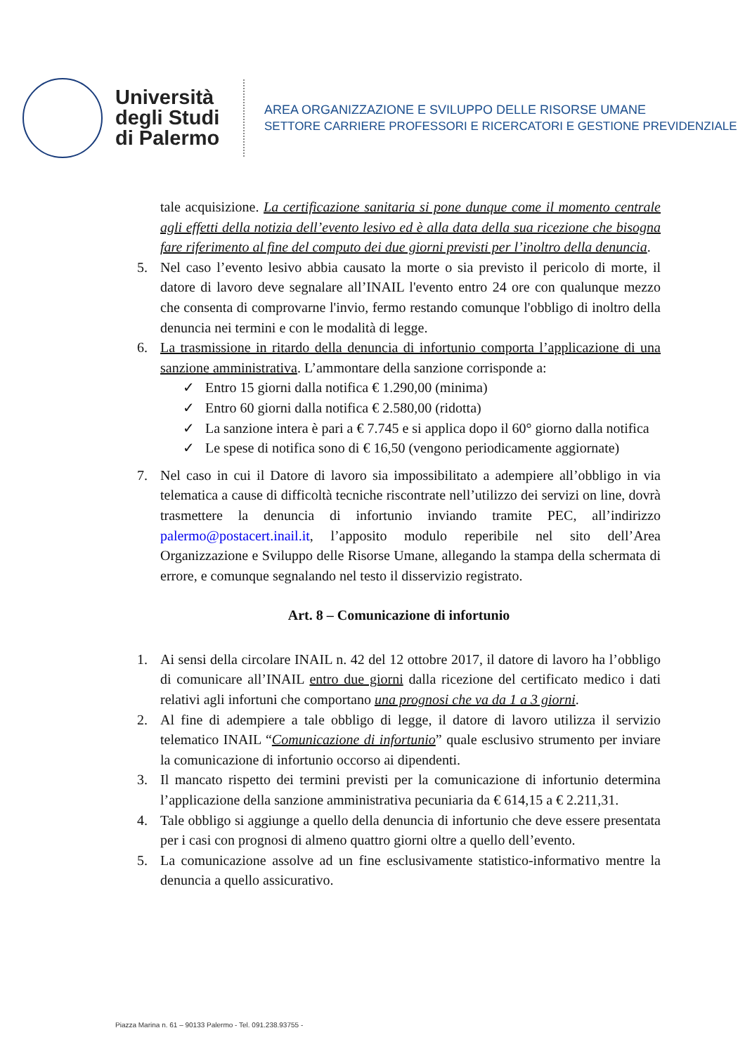Università degli Studi di Palermo
AREA ORGANIZZAZIONE E SVILUPPO DELLE RISORSE UMANE
SETTORE CARRIERE PROFESSORI E RICERCATORI E GESTIONE PREVIDENZIALE
tale acquisizione. La certificazione sanitaria si pone dunque come il momento centrale agli effetti della notizia dell’evento lesivo ed è alla data della sua ricezione che bisogna fare riferimento al fine del computo dei due giorni previsti per l’inoltro della denuncia.
5. Nel caso l’evento lesivo abbia causato la morte o sia previsto il pericolo di morte, il datore di lavoro deve segnalare all’INAIL l'evento entro 24 ore con qualunque mezzo che consenta di comprovarne l'invio, fermo restando comunque l'obbligo di inoltro della denuncia nei termini e con le modalità di legge.
6. La trasmissione in ritardo della denuncia di infortunio comporta l’applicazione di una sanzione amministrativa. L’ammontare della sanzione corrisponde a:
✓ Entro 15 giorni dalla notifica € 1.290,00 (minima)
✓ Entro 60 giorni dalla notifica € 2.580,00 (ridotta)
✓ La sanzione intera è pari a € 7.745 e si applica dopo il 60° giorno dalla notifica
✓ Le spese di notifica sono di € 16,50 (vengono periodicamente aggiornate)
7. Nel caso in cui il Datore di lavoro sia impossibilitato a adempiere all’obbligo in via telematica a cause di difficoltà tecniche riscontrate nell’utilizzo dei servizi on line, dovrà trasmettere la denuncia di infortunio inviando tramite PEC, all’indirizzo palermo@postacert.inail.it, l’apposito modulo reperibile nel sito dell’Area Organizzazione e Sviluppo delle Risorse Umane, allegando la stampa della schermata di errore, e comunque segnalando nel testo il disservizio registrato.
Art. 8 – Comunicazione di infortunio
1. Ai sensi della circolare INAIL n. 42 del 12 ottobre 2017, il datore di lavoro ha l’obbligo di comunicare all’INAIL entro due giorni dalla ricezione del certificato medico i dati relativi agli infortuni che comportano una prognosi che va da 1 a 3 giorni.
2. Al fine di adempiere a tale obbligo di legge, il datore di lavoro utilizza il servizio telematico INAIL “Comunicazione di infortunio” quale esclusivo strumento per inviare la comunicazione di infortunio occorso ai dipendenti.
3. Il mancato rispetto dei termini previsti per la comunicazione di infortunio determina l’applicazione della sanzione amministrativa pecuniaria da € 614,15 a € 2.211,31.
4. Tale obbligo si aggiunge a quello della denuncia di infortunio che deve essere presentata per i casi con prognosi di almeno quattro giorni oltre a quello dell’evento.
5. La comunicazione assolve ad un fine esclusivamente statistico-informativo mentre la denuncia a quello assicurativo.
Piazza Marina n. 61 – 90133 Palermo - Tel. 091.238.93755 -